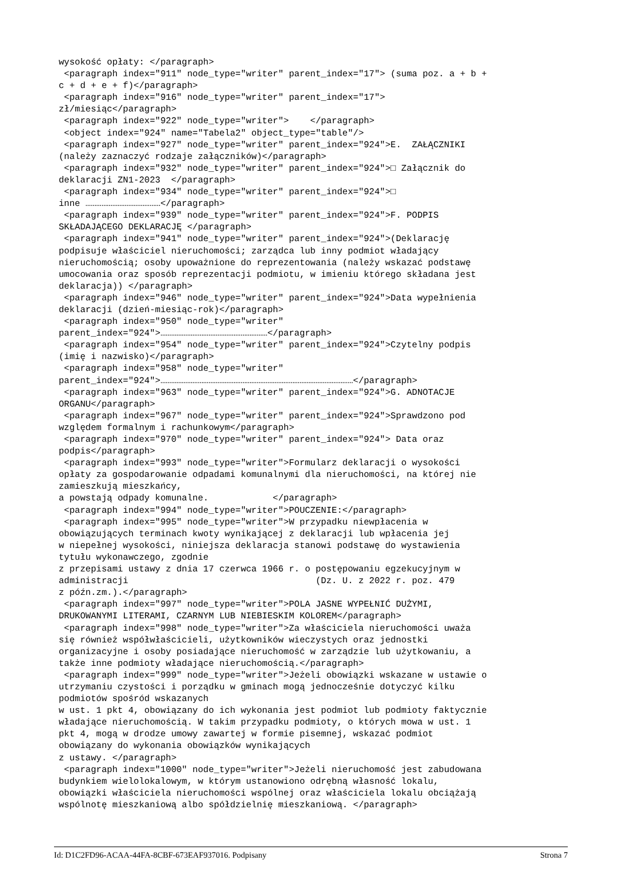wysokość opłaty: </paragraph>
 <paragraph index="911" node_type="writer" parent_index="17"> (suma poz. a + b +
c + d + e + f)</paragraph>
 <paragraph index="916" node_type="writer" parent_index="17">
zł/miesiąc</paragraph>
 <paragraph index="922" node_type="writer">    </paragraph>
 <object index="924" name="Tabela2" object_type="table"/>
 <paragraph index="927" node_type="writer" parent_index="924">E.  ZAŁĄCZNIKI
(należy zaznaczyć rodzaje załączników)</paragraph>
 <paragraph index="932" node_type="writer" parent_index="924">□ Załącznik do
deklaracji ZN1-2023  </paragraph>
 <paragraph index="934" node_type="writer" parent_index="924">□
inne ……………………………………</paragraph>
 <paragraph index="939" node_type="writer" parent_index="924">F. PODPIS
SKŁADAJĄCEGO DEKLARACJĘ </paragraph>
 <paragraph index="941" node_type="writer" parent_index="924">(Deklarację
podpisuje właściciel nieruchomości; zarządca lub inny podmiot władający
nieruchomością; osoby upoważnione do reprezentowania (należy wskazać podstawę
umocowania oraz sposób reprezentacji podmiotu, w imieniu którego składana jest
deklaracja)) </paragraph>
 <paragraph index="946" node_type="writer" parent_index="924">Data wypełnienia
deklaracji (dzień-miesiąc-rok)</paragraph>
 <paragraph index="950" node_type="writer"
parent_index="924">……………………………………………………</paragraph>
 <paragraph index="954" node_type="writer" parent_index="924">Czytelny podpis
(imię i nazwisko)</paragraph>
 <paragraph index="958" node_type="writer"
parent_index="924">………………………………………………………………………………………………</paragraph>
 <paragraph index="963" node_type="writer" parent_index="924">G. ADNOTACJE
ORGANU</paragraph>
 <paragraph index="967" node_type="writer" parent_index="924">Sprawdzono pod
względem formalnym i rachunkowym</paragraph>
 <paragraph index="970" node_type="writer" parent_index="924"> Data oraz
podpis</paragraph>
 <paragraph index="993" node_type="writer">Formularz deklaracji o wysokości
opłaty za gospodarowanie odpadami komunalnymi dla nieruchomości, na której nie
zamieszkują mieszkańcy,
a powstają odpady komunalne.            </paragraph>
 <paragraph index="994" node_type="writer">POUCZENIE:</paragraph>
 <paragraph index="995" node_type="writer">W przypadku niewpłacenia w
obowiązujących terminach kwoty wynikającej z deklaracji lub wpłacenia jej
w niepełnej wysokości, niniejsza deklaracja stanowi podstawę do wystawienia
tytułu wykonawczego, zgodnie
z przepisami ustawy z dnia 17 czerwca 1966 r. o postępowaniu egzekucyjnym w
administracji                                   (Dz. U. z 2022 r. poz. 479
z późn.zm.).</paragraph>
 <paragraph index="997" node_type="writer">POLA JASNE WYPEŁNIĆ DUŻYMI,
DRUKOWANYMI LITERAMI, CZARNYM LUB NIEBIESKIM KOLOREM</paragraph>
 <paragraph index="998" node_type="writer">Za właściciela nieruchomości uważa
się również współwłaścicieli, użytkowników wieczystych oraz jednostki
organizacyjne i osoby posiadające nieruchomość w zarządzie lub użytkowaniu, a
także inne podmioty władające nieruchomością.</paragraph>
 <paragraph index="999" node_type="writer">Jeżeli obowiązki wskazane w ustawie o
utrzymaniu czystości i porządku w gminach mogą jednocześnie dotyczyć kilku
podmiotów spośród wskazanych
w ust. 1 pkt 4, obowiązany do ich wykonania jest podmiot lub podmioty faktycznie
władające nieruchomością. W takim przypadku podmioty, o których mowa w ust. 1
pkt 4, mogą w drodze umowy zawartej w formie pisemnej, wskazać podmiot
obowiązany do wykonania obowiązków wynikających
z ustawy. </paragraph>
 <paragraph index="1000" node_type="writer">Jeżeli nieruchomość jest zabudowana
budynkiem wielolokalowym, w którym ustanowiono odrębną własność lokalu,
obowiązki właściciela nieruchomości wspólnej oraz właściciela lokalu obciążają
wspólnotę mieszkaniową albo spółdzielnię mieszkaniową. </paragraph>
Id: D1C2FD96-ACAA-44FA-8CBF-673EAF937016. Podpisany Strona 7